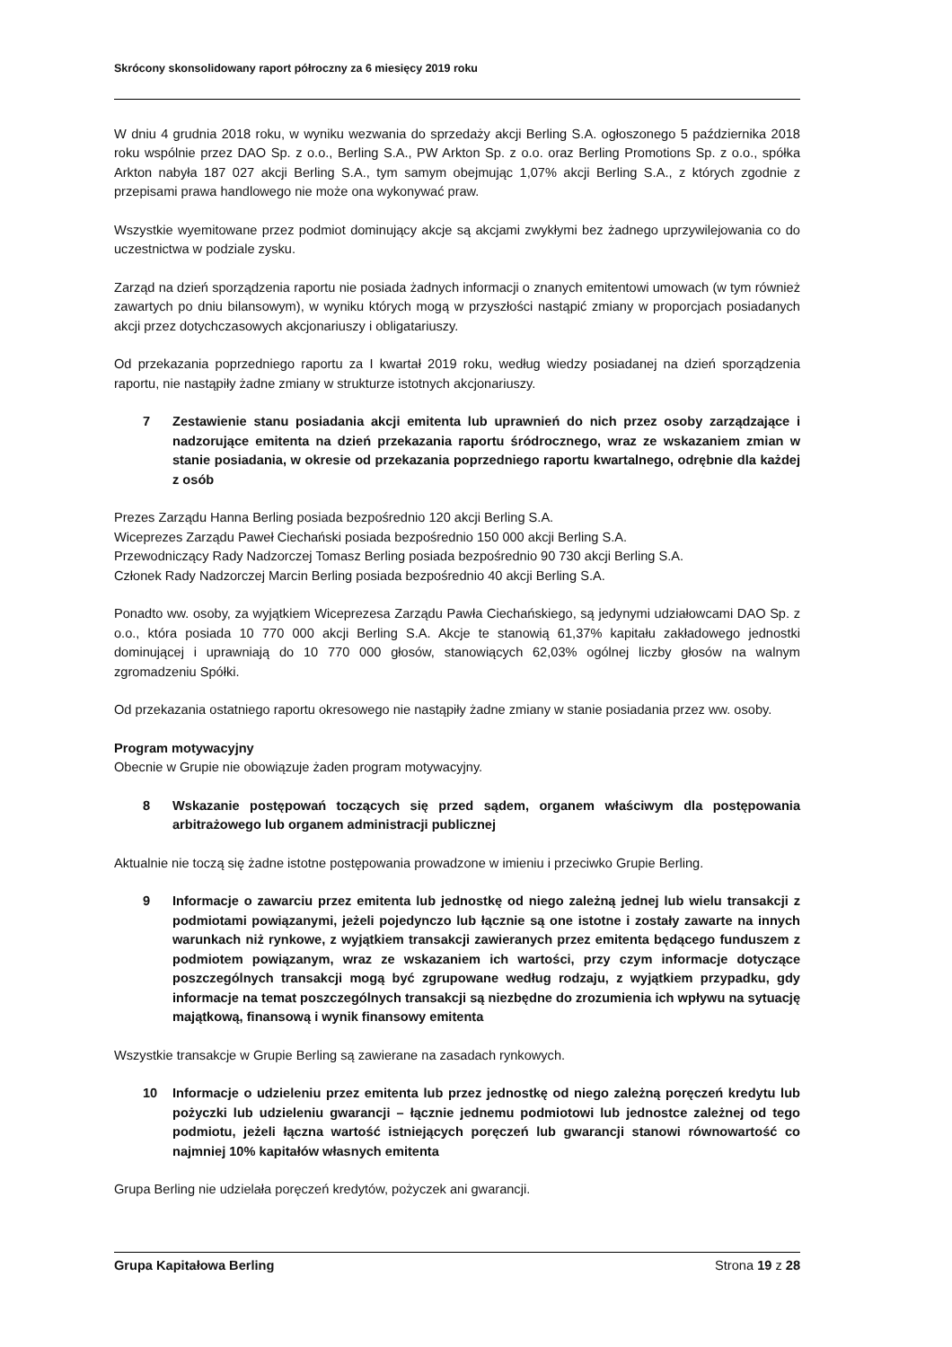Skrócony skonsolidowany raport półroczny za 6 miesięcy 2019 roku
W dniu 4 grudnia 2018 roku, w wyniku wezwania do sprzedaży akcji Berling S.A. ogłoszonego 5 października 2018 roku wspólnie przez DAO Sp. z o.o., Berling S.A., PW Arkton Sp. z o.o. oraz Berling Promotions Sp. z o.o., spółka Arkton nabyła 187 027 akcji Berling S.A., tym samym obejmując 1,07% akcji Berling S.A., z których zgodnie z przepisami prawa handlowego nie może ona wykonywać praw.
Wszystkie wyemitowane przez podmiot dominujący akcje są akcjami zwykłymi bez żadnego uprzywilejowania co do uczestnictwa w podziale zysku.
Zarząd na dzień sporządzenia raportu nie posiada żadnych informacji o znanych emitentowi umowach (w tym również zawartych po dniu bilansowym), w wyniku których mogą w przyszłości nastąpić zmiany w proporcjach posiadanych akcji przez dotychczasowych akcjonariuszy i obligatariuszy.
Od przekazania poprzedniego raportu za I kwartał 2019 roku, według wiedzy posiadanej na dzień sporządzenia raportu, nie nastąpiły żadne zmiany w strukturze istotnych akcjonariuszy.
7 Zestawienie stanu posiadania akcji emitenta lub uprawnień do nich przez osoby zarządzające i nadzorujące emitenta na dzień przekazania raportu śródrocznego, wraz ze wskazaniem zmian w stanie posiadania, w okresie od przekazania poprzedniego raportu kwartalnego, odrębnie dla każdej z osób
Prezes Zarządu Hanna Berling posiada bezpośrednio 120 akcji Berling S.A.
Wiceprezes Zarządu Paweł Ciechański posiada bezpośrednio 150 000 akcji Berling S.A.
Przewodniczący Rady Nadzorczej Tomasz Berling posiada bezpośrednio 90 730 akcji Berling S.A.
Członek Rady Nadzorczej Marcin Berling posiada bezpośrednio 40 akcji Berling S.A.
Ponadto ww. osoby, za wyjątkiem Wiceprezesa Zarządu Pawła Ciechańskiego, są jedynymi udziałowcami DAO Sp. z o.o., która posiada 10 770 000 akcji Berling S.A. Akcje te stanowią 61,37% kapitału zakładowego jednostki dominującej i uprawniają do 10 770 000 głosów, stanowiących 62,03% ogólnej liczby głosów na walnym zgromadzeniu Spółki.
Od przekazania ostatniego raportu okresowego nie nastąpiły żadne zmiany w stanie posiadania przez ww. osoby.
Program motywacyjny
Obecnie w Grupie nie obowiązuje żaden program motywacyjny.
8 Wskazanie postępowań toczących się przed sądem, organem właściwym dla postępowania arbitrażowego lub organem administracji publicznej
Aktualnie nie toczą się żadne istotne postępowania prowadzone w imieniu i przeciwko Grupie Berling.
9 Informacje o zawarciu przez emitenta lub jednostkę od niego zależną jednej lub wielu transakcji z podmiotami powiązanymi, jeżeli pojedynczo lub łącznie są one istotne i zostały zawarte na innych warunkach niż rynkowe, z wyjątkiem transakcji zawieranych przez emitenta będącego funduszem z podmiotem powiązanym, wraz ze wskazaniem ich wartości, przy czym informacje dotyczące poszczególnych transakcji mogą być zgrupowane według rodzaju, z wyjątkiem przypadku, gdy informacje na temat poszczególnych transakcji są niezbędne do zrozumienia ich wpływu na sytuację majątkową, finansową i wynik finansowy emitenta
Wszystkie transakcje w Grupie Berling są zawierane na zasadach rynkowych.
10 Informacje o udzieleniu przez emitenta lub przez jednostkę od niego zależną poręczeń kredytu lub pożyczki lub udzieleniu gwarancji – łącznie jednemu podmiotowi lub jednostce zależnej od tego podmiotu, jeżeli łączna wartość istniejących poręczeń lub gwarancji stanowi równowartość co najmniej 10% kapitałów własnych emitenta
Grupa Berling nie udzielała poręczeń kredytów, pożyczek ani gwarancji.
Grupa Kapitałowa Berling Strona 19 z 28